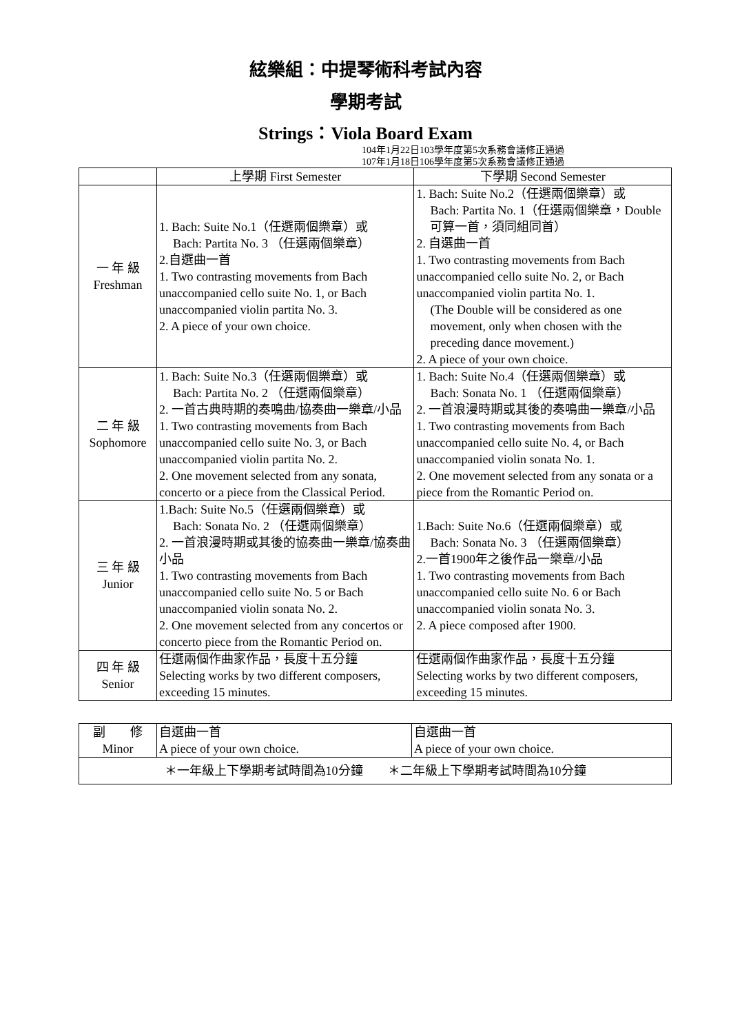絃樂組：中提琴術科考試內容
學期考試
Strings：Viola Board Exam
104年1月22日103學年度第5次系務會議修正通過
107年1月18日106學年度第5次系務會議修正通過
| | 上學期 First Semester | 下學期 Second Semester |
| --- | --- | --- |
| 一 年 級 Freshman | 1. Bach: Suite No.1（任選兩個樂章）或 Bach: Partita No. 3 （任選兩個樂章） 2.自選曲一首 1. Two contrasting movements from Bach unaccompanied cello suite No. 1, or Bach unaccompanied violin partita No. 3. 2. A piece of your own choice. | 1. Bach: Suite No.2（任選兩個樂章）或 Bach: Partita No. 1（任選兩個樂章，Double可算一首，須同組同首） 2. 自選曲一首 1. Two contrasting movements from Bach unaccompanied cello suite No. 2, or Bach unaccompanied violin partita No. 1. (The Double will be considered as one movement, only when chosen with the preceding dance movement.) 2. A piece of your own choice. |
| 二 年 級 Sophomore | 1. Bach: Suite No.3（任選兩個樂章）或 Bach: Partita No. 2 （任選兩個樂章） 2. 一首古典時期的奏鳴曲/協奏曲一樂章/小品 1. Two contrasting movements from Bach unaccompanied cello suite No. 3, or Bach unaccompanied violin partita No. 2. 2. One movement selected from any sonata, concerto or a piece from the Classical Period. | 1. Bach: Suite No.4（任選兩個樂章）或 Bach: Sonata No. 1 （任選兩個樂章） 2. 一首浪漫時期或其後的奏鳴曲一樂章/小品 1. Two contrasting movements from Bach unaccompanied cello suite No. 4, or Bach unaccompanied violin sonata No. 1. 2. One movement selected from any sonata or a piece from the Romantic Period on. |
| 三 年 級 Junior | 1.Bach: Suite No.5（任選兩個樂章）或 Bach: Sonata No. 2 （任選兩個樂章） 2. 一首浪漫時期或其後的協奏曲一樂章/協奏曲小品 1. Two contrasting movements from Bach unaccompanied cello suite No. 5 or Bach unaccompanied violin sonata No. 2. 2. One movement selected from any concertos or concerto piece from the Romantic Period on. | 1.Bach: Suite No.6（任選兩個樂章）或 Bach: Sonata No. 3 （任選兩個樂章） 2.一首1900年之後作品一樂章/小品 1. Two contrasting movements from Bach unaccompanied cello suite No. 6 or Bach unaccompanied violin sonata No. 3. 2. A piece composed after 1900. |
| 四 年 級 Senior | 任選兩個作曲家作品，長度十五分鐘 Selecting works by two different composers, exceeding 15 minutes. | 任選兩個作曲家作品，長度十五分鐘 Selecting works by two different composers, exceeding 15 minutes. |
| 副 修 Minor | 自選曲一首 A piece of your own choice. | 自選曲一首 A piece of your own choice. |
| ＊一年級上下學期考試時間為10分鐘 ＊二年級上下學期考試時間為10分鐘 | | |